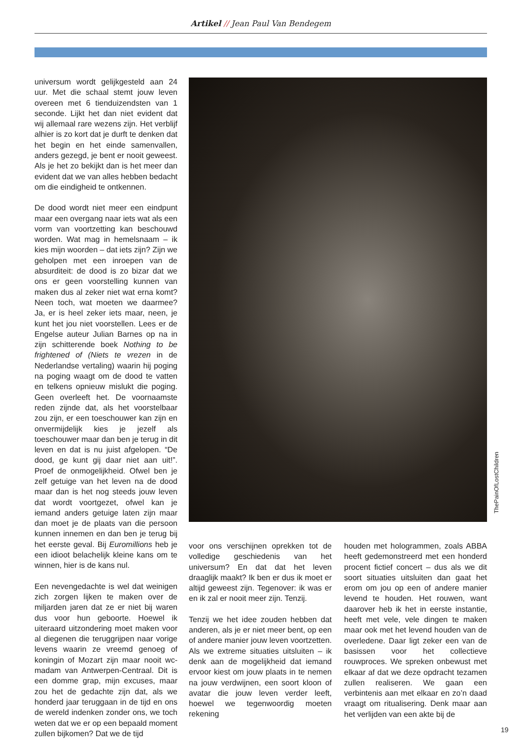Artikel // Jean Paul Van Bendegem
universum wordt gelijkgesteld aan 24 uur. Met die schaal stemt jouw leven overeen met 6 tienduizendsten van 1 seconde. Lijkt het dan niet evident dat wij allemaal rare wezens zijn. Het verblijf alhier is zo kort dat je durft te denken dat het begin en het einde samenvallen, anders gezegd, je bent er nooit geweest. Als je het zo bekijkt dan is het meer dan evident dat we van alles hebben bedacht om die eindigheid te ontkennen.
De dood wordt niet meer een eindpunt maar een overgang naar iets wat als een vorm van voortzetting kan beschouwd worden. Wat mag in hemelsnaam – ik kies mijn woorden – dat iets zijn? Zijn we geholpen met een inroepen van de absurditeit: de dood is zo bizar dat we ons er geen voorstelling kunnen van maken dus al zeker niet wat erna komt? Neen toch, wat moeten we daarmee? Ja, er is heel zeker iets maar, neen, je kunt het jou niet voorstellen. Lees er de Engelse auteur Julian Barnes op na in zijn schitterende boek Nothing to be frightened of (Niets te vrezen in de Nederlandse vertaling) waarin hij poging na poging waagt om de dood te vatten en telkens opnieuw mislukt die poging. Geen overleeft het. De voornaamste reden zijnde dat, als het voorstelbaar zou zijn, er een toeschouwer kan zijn en onvermijdelijk kies je jezelf als toeschouwer maar dan ben je terug in dit leven en dat is nu juist afgelopen. “De dood, ge kunt gij daar niet aan uit!”. Proef de onmogelijkheid. Ofwel ben je zelf getuige van het leven na de dood maar dan is het nog steeds jouw leven dat wordt voortgezet, ofwel kan je iemand anders getuige laten zijn maar dan moet je de plaats van die persoon kunnen innemen en dan ben je terug bij het eerste geval. Bij Euromillions heb je een idioot belachelijk kleine kans om te winnen, hier is de kans nul.
Een nevengedachte is wel dat weinigen zich zorgen lijken te maken over de miljarden jaren dat ze er niet bij waren dus voor hun geboorte. Hoewel ik uiteraard uitzondering moet maken voor al diegenen die teruggrijpen naar vorige levens waarin ze vreemd genoeg of koningin of Mozart zijn maar nooit wc-madam van Antwerpen-Centraal. Dit is een domme grap, mijn excuses, maar zou het de gedachte zijn dat, als we honderd jaar teruggaan in de tijd en ons de wereld indenken zonder ons, we toch weten dat we er op een bepaald moment zullen bijkomen? Dat we de tijd
ThePainOfLostChildren
voor ons verschijnen oprekken tot de volledige geschiedenis van het universum? En dat dat het leven draaglijk maakt? Ik ben er dus ik moet er altijd geweest zijn. Tegenover: ik was er en ik zal er nooit meer zijn. Tenzij.
Tenzij we het idee zouden hebben dat anderen, als je er niet meer bent, op een of andere manier jouw leven voortzetten. Als we extreme situaties uitsluiten – ik denk aan de mogelijkheid dat iemand ervoor kiest om jouw plaats in te nemen na jouw verdwijnen, een soort kloon of avatar die jouw leven verder leeft, hoewel we tegenwoordig moeten rekening
houden met hologrammen, zoals ABBA heeft gedemonstreerd met een honderd procent fictief concert – dus als we dit soort situaties uitsluiten dan gaat het erom om jou op een of andere manier levend te houden. Het rouwen, want daarover heb ik het in eerste instantie, heeft met vele, vele dingen te maken maar ook met het levend houden van de overledene. Daar ligt zeker een van de basissen voor het collectieve rouwproces. We spreken onbewust met elkaar af dat we deze opdracht tezamen zullen realiseren. We gaan een verbintenis aan met elkaar en zo’n daad vraagt om ritualisering. Denk maar aan het verlijden van een akte bij de
19